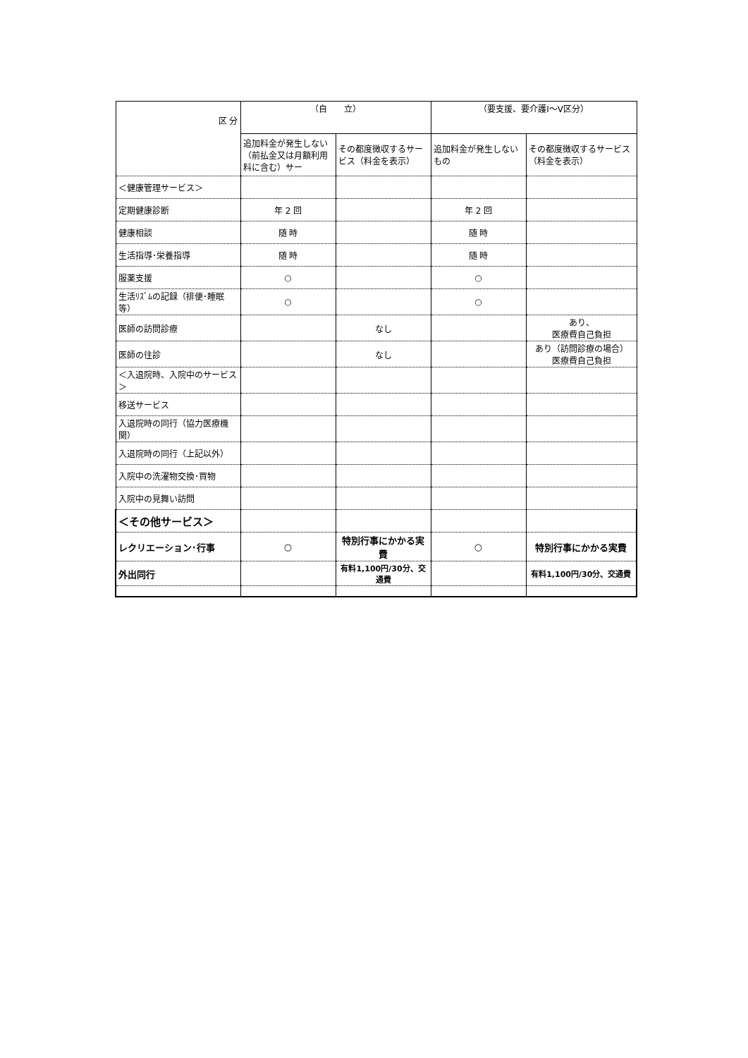| 区 分 | （自 立） | | （要支援、要介護Ⅰ～Ⅴ区分） | |
| --- | --- | --- | --- | --- |
| | 追加料金が発生しない（前払金又は月額利用料に含む）サー | その都度徴収するサービス（料金を表示） | 追加料金が発生しないもの | その都度徴収するサービス（料金を表示） |
| ＜健康管理サービス＞ | | | | |
| 定期健康診断 | 年 2 回 | | 年 2 回 | |
| 健康相談 | 随 時 | | 随 時 | |
| 生活指導･栄養指導 | 随 時 | | 随 時 | |
| 服薬支援 | ○ | | ○ | |
| 生活ﾘｽﾞﾑの記録（排便･睡眠等） | ○ | | ○ | |
| 医師の訪問診療 | | なし | | あり、 医療費自己負担 |
| 医師の往診 | | なし | | あり（訪問診療の場合） 医療費自己負担 |
| ＜入退院時、入院中のサービス＞ | | | | |
| 移送サービス | | | | |
| 入退院時の同行（協力医療機関） | | | | |
| 入退院時の同行（上記以外） | | | | |
| 入院中の洗濯物交換･買物 | | | | |
| 入院中の見舞い訪問 | | | | |
| ＜その他サービス＞ | | | | |
| レクリエーション･行事 | ○ | 特別行事にかかる実費 | ○ | 特別行事にかかる実費 |
| 外出同行 | | 有料1,100円/30分、交通費 | | 有料1,100円/30分、交通費 |